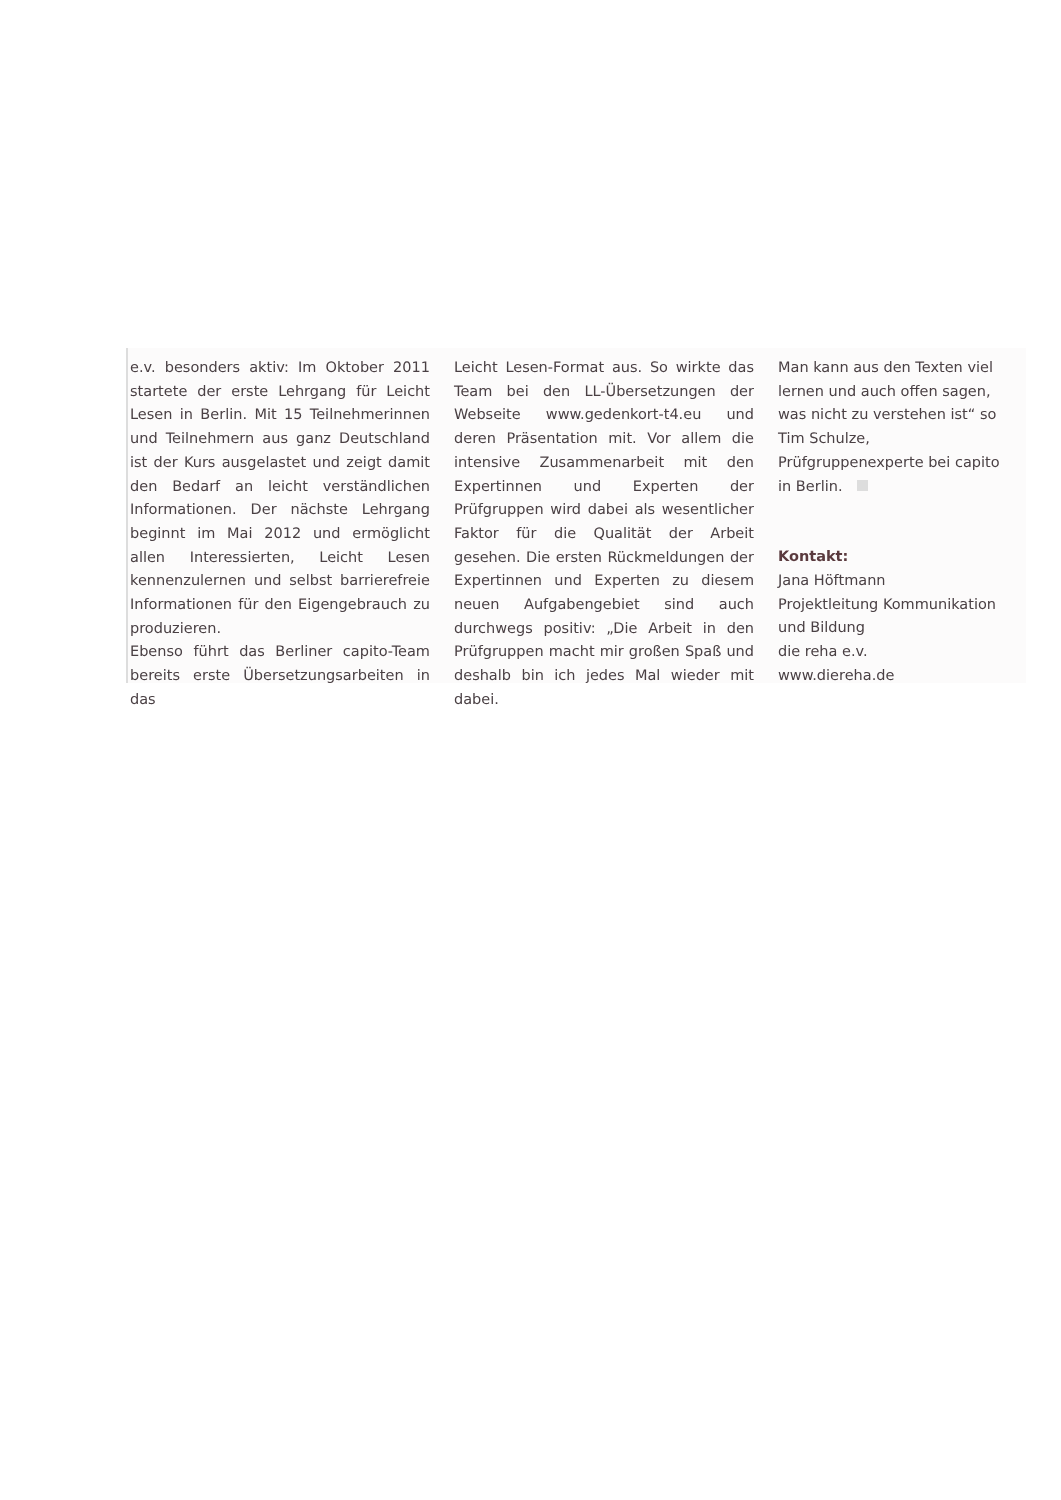e.v. besonders aktiv: Im Oktober 2011 startete der erste Lehrgang für Leicht Lesen in Berlin. Mit 15 Teilnehmerinnen und Teilnehmern aus ganz Deutschland ist der Kurs ausgelastet und zeigt damit den Bedarf an leicht verständlichen Informationen. Der nächste Lehrgang beginnt im Mai 2012 und ermöglicht allen Interessierten, Leicht Lesen kennenzulernen und selbst barrierefreie Informationen für den Eigengebrauch zu produzieren.
Ebenso führt das Berliner capito-Team bereits erste Übersetzungsarbeiten in das
Leicht Lesen-Format aus. So wirkte das Team bei den LL-Übersetzungen der Webseite www.gedenkort-t4.eu und deren Präsentation mit. Vor allem die intensive Zusammenarbeit mit den Expertinnen und Experten der Prüfgruppen wird dabei als wesentlicher Faktor für die Qualität der Arbeit gesehen. Die ersten Rückmeldungen der Expertinnen und Experten zu diesem neuen Aufgabengebiet sind auch durchwegs positiv: „Die Arbeit in den Prüfgruppen macht mir großen Spaß und deshalb bin ich jedes Mal wieder mit dabei.
Man kann aus den Texten viel lernen und auch offen sagen, was nicht zu verstehen ist“ so Tim Schulze, Prüfgruppenexperte bei capito in Berlin.
Kontakt:
Jana Höftmann
Projektleitung Kommunikation und Bildung
die reha e.v.
www.diereha.de